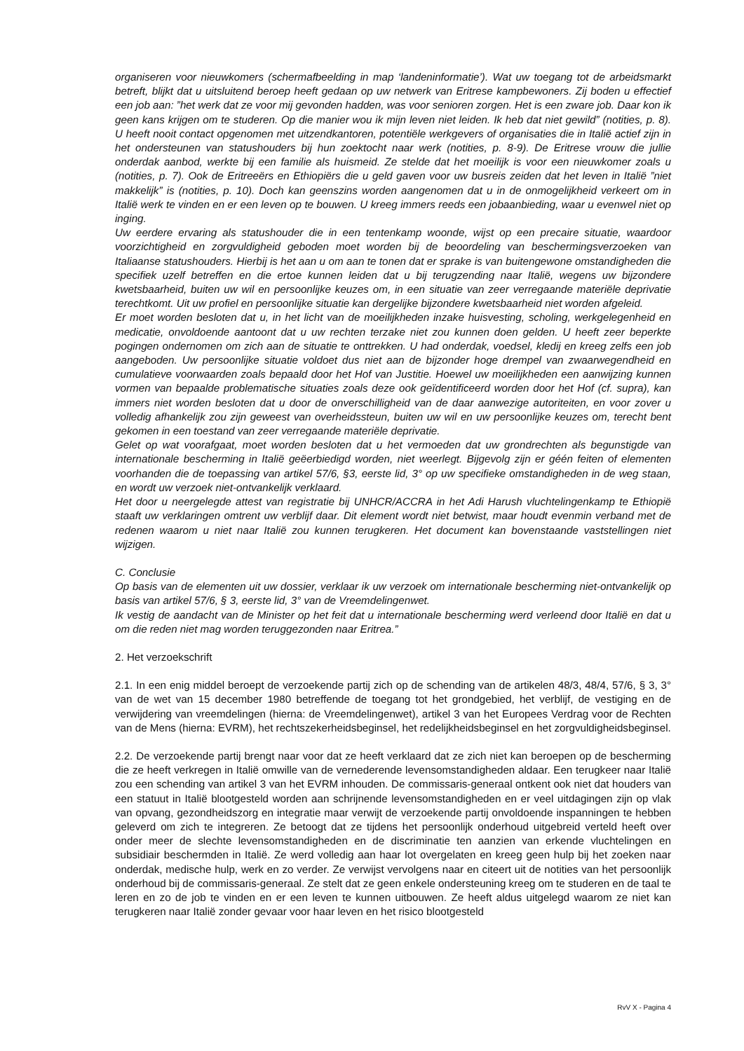organiseren voor nieuwkomers (schermafbeelding in map ‘landeninformatie’). Wat uw toegang tot de arbeidsmarkt betreft, blijkt dat u uitsluitend beroep heeft gedaan op uw netwerk van Eritrese kampbewoners. Zij boden u effectief een job aan: ”het werk dat ze voor mij gevonden hadden, was voor senioren zorgen. Het is een zware job. Daar kon ik geen kans krijgen om te studeren. Op die manier wou ik mijn leven niet leiden. Ik heb dat niet gewild” (notities, p. 8). U heeft nooit contact opgenomen met uitzendkantoren, potentiële werkgevers of organisaties die in Italië actief zijn in het ondersteunen van statushouders bij hun zoektocht naar werk (notities, p. 8-9). De Eritrese vrouw die jullie onderdak aanbod, werkte bij een familie als huismeid. Ze stelde dat het moeilijk is voor een nieuwkomer zoals u (notities, p. 7). Ook de Eritreeërs en Ethiopiërs die u geld gaven voor uw busreis zeiden dat het leven in Italië ”niet makkelijk” is (notities, p. 10). Doch kan geenszins worden aangenomen dat u in de onmogelijkheid verkeert om in Italië werk te vinden en er een leven op te bouwen. U kreeg immers reeds een jobaanbieding, waar u evenwel niet op inging.
Uw eerdere ervaring als statushouder die in een tentenkamp woonde, wijst op een precaire situatie, waardoor voorzichtigheid en zorgvuldigheid geboden moet worden bij de beoordeling van beschermingsverzoeken van Italiaanse statushouders. Hierbij is het aan u om aan te tonen dat er sprake is van buitengewone omstandigheden die specifiek uzelf betreffen en die ertoe kunnen leiden dat u bij terugzending naar Italië, wegens uw bijzondere kwetsbaarheid, buiten uw wil en persoonlijke keuzes om, in een situatie van zeer verregaande materiële deprivatie terechtkomt. Uit uw profiel en persoonlijke situatie kan dergelijke bijzondere kwetsbaarheid niet worden afgeleid.
Er moet worden besloten dat u, in het licht van de moeilijkheden inzake huisvesting, scholing, werkgelegenheid en medicatie, onvoldoende aantoont dat u uw rechten terzake niet zou kunnen doen gelden. U heeft zeer beperkte pogingen ondernomen om zich aan de situatie te onttrekken. U had onderdak, voedsel, kledij en kreeg zelfs een job aangeboden. Uw persoonlijke situatie voldoet dus niet aan de bijzonder hoge drempel van zwaarwegendheid en cumulatieve voorwaarden zoals bepaald door het Hof van Justitie. Hoewel uw moeilijkheden een aanwijzing kunnen vormen van bepaalde problematische situaties zoals deze ook geïdentificeerd worden door het Hof (cf. supra), kan immers niet worden besloten dat u door de onverschilligheid van de daar aanwezige autoriteiten, en voor zover u volledig afhankelijk zou zijn geweest van overheidssteun, buiten uw wil en uw persoonlijke keuzes om, terecht bent gekomen in een toestand van zeer verregaande materiële deprivatie.
Gelet op wat voorafgaat, moet worden besloten dat u het vermoeden dat uw grondrechten als begunstigde van internationale bescherming in Italië geëerbiedigd worden, niet weerlegt. Bijgevolg zijn er géén feiten of elementen voorhanden die de toepassing van artikel 57/6, §3, eerste lid, 3° op uw specifieke omstandigheden in de weg staan, en wordt uw verzoek niet-ontvankelijk verklaard.
Het door u neergelegde attest van registratie bij UNHCR/ACCRA in het Adi Harush vluchtelingenkamp te Ethiopië staaft uw verklaringen omtrent uw verblijf daar. Dit element wordt niet betwist, maar houdt evenmin verband met de redenen waarom u niet naar Italië zou kunnen terugkeren. Het document kan bovenstaande vaststellingen niet wijzigen.
C. Conclusie
Op basis van de elementen uit uw dossier, verklaar ik uw verzoek om internationale bescherming niet-ontvankelijk op basis van artikel 57/6, § 3, eerste lid, 3° van de Vreemdelingenwet.
Ik vestig de aandacht van de Minister op het feit dat u internationale bescherming werd verleend door Italië en dat u om die reden niet mag worden teruggezonden naar Eritrea.”
2. Het verzoekschrift
2.1. In een enig middel beroept de verzoekende partij zich op de schending van de artikelen 48/3, 48/4, 57/6, § 3, 3° van de wet van 15 december 1980 betreffende de toegang tot het grondgebied, het verblijf, de vestiging en de verwijdering van vreemdelingen (hierna: de Vreemdelingenwet), artikel 3 van het Europees Verdrag voor de Rechten van de Mens (hierna: EVRM), het rechtszekerheidsbeginsel, het redelijkheidsbeginsel en het zorgvuldigheidsbeginsel.
2.2. De verzoekende partij brengt naar voor dat ze heeft verklaard dat ze zich niet kan beroepen op de bescherming die ze heeft verkregen in Italië omwille van de vernederende levensomstandigheden aldaar. Een terugkeer naar Italië zou een schending van artikel 3 van het EVRM inhouden. De commissaris-generaal ontkent ook niet dat houders van een statuut in Italië blootgesteld worden aan schrijnende levensomstandigheden en er veel uitdagingen zijn op vlak van opvang, gezondheidszorg en integratie maar verwijt de verzoekende partij onvoldoende inspanningen te hebben geleverd om zich te integreren. Ze betoogt dat ze tijdens het persoonlijk onderhoud uitgebreid verteld heeft over onder meer de slechte levensomstandigheden en de discriminatie ten aanzien van erkende vluchtelingen en subsidiair beschermden in Italië. Ze werd volledig aan haar lot overgelaten en kreeg geen hulp bij het zoeken naar onderdak, medische hulp, werk en zo verder. Ze verwijst vervolgens naar en citeert uit de notities van het persoonlijk onderhoud bij de commissaris-generaal. Ze stelt dat ze geen enkele ondersteuning kreeg om te studeren en de taal te leren en zo de job te vinden en er een leven te kunnen uitbouwen. Ze heeft aldus uitgelegd waarom ze niet kan terugkeren naar Italië zonder gevaar voor haar leven en het risico blootgesteld
RvV X - Pagina 4